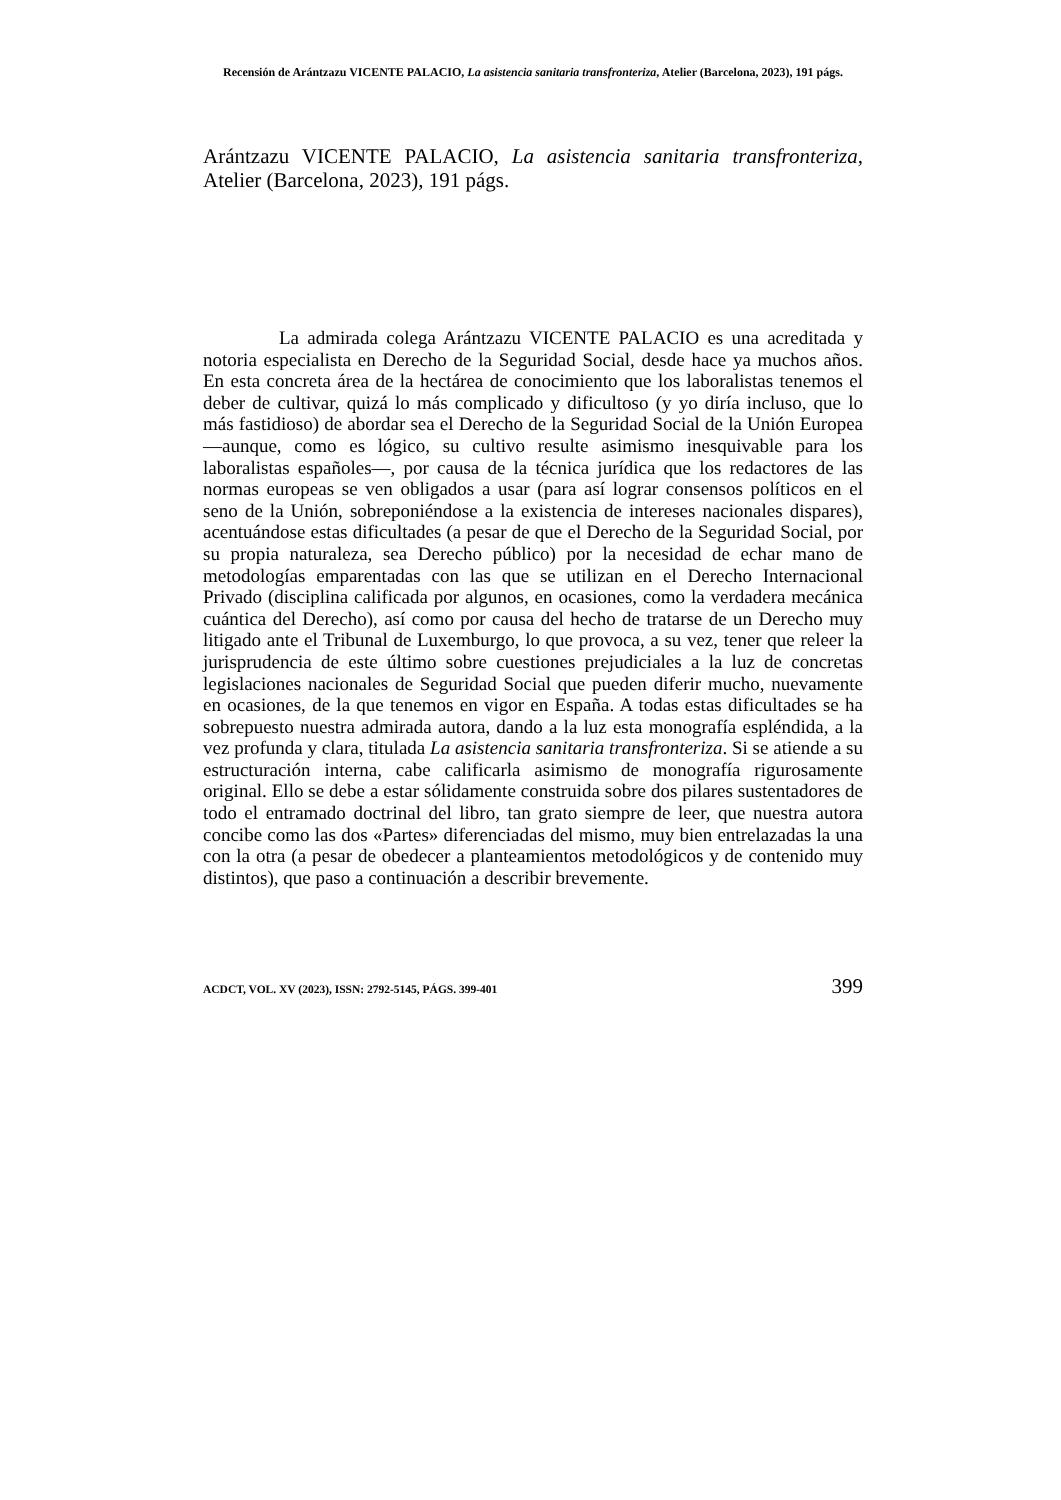Recensión de Arántzazu VICENTE PALACIO, La asistencia sanitaria transfronteriza, Atelier (Barcelona, 2023), 191 págs.
Arántzazu VICENTE PALACIO, La asistencia sanitaria transfronteriza, Atelier (Barcelona, 2023), 191 págs.
La admirada colega Arántzazu VICENTE PALACIO es una acreditada y notoria especialista en Derecho de la Seguridad Social, desde hace ya muchos años. En esta concreta área de la hectárea de conocimiento que los laboralistas tenemos el deber de cultivar, quizá lo más complicado y dificultoso (y yo diría incluso, que lo más fastidioso) de abordar sea el Derecho de la Seguridad Social de la Unión Europea —aunque, como es lógico, su cultivo resulte asimismo inesquivable para los laboralistas españoles—, por causa de la técnica jurídica que los redactores de las normas europeas se ven obligados a usar (para así lograr consensos políticos en el seno de la Unión, sobreponiéndose a la existencia de intereses nacionales dispares), acentuándose estas dificultades (a pesar de que el Derecho de la Seguridad Social, por su propia naturaleza, sea Derecho público) por la necesidad de echar mano de metodologías emparentadas con las que se utilizan en el Derecho Internacional Privado (disciplina calificada por algunos, en ocasiones, como la verdadera mecánica cuántica del Derecho), así como por causa del hecho de tratarse de un Derecho muy litigado ante el Tribunal de Luxemburgo, lo que provoca, a su vez, tener que releer la jurisprudencia de este último sobre cuestiones prejudiciales a la luz de concretas legislaciones nacionales de Seguridad Social que pueden diferir mucho, nuevamente en ocasiones, de la que tenemos en vigor en España. A todas estas dificultades se ha sobrepuesto nuestra admirada autora, dando a la luz esta monografía espléndida, a la vez profunda y clara, titulada La asistencia sanitaria transfronteriza. Si se atiende a su estructuración interna, cabe calificarla asimismo de monografía rigurosamente original. Ello se debe a estar sólidamente construida sobre dos pilares sustentadores de todo el entramado doctrinal del libro, tan grato siempre de leer, que nuestra autora concibe como las dos «Partes» diferenciadas del mismo, muy bien entrelazadas la una con la otra (a pesar de obedecer a planteamientos metodológicos y de contenido muy distintos), que paso a continuación a describir brevemente.
ACDCT, VOL. XV (2023), ISSN: 2792-5145, PÁGS. 399-401 399